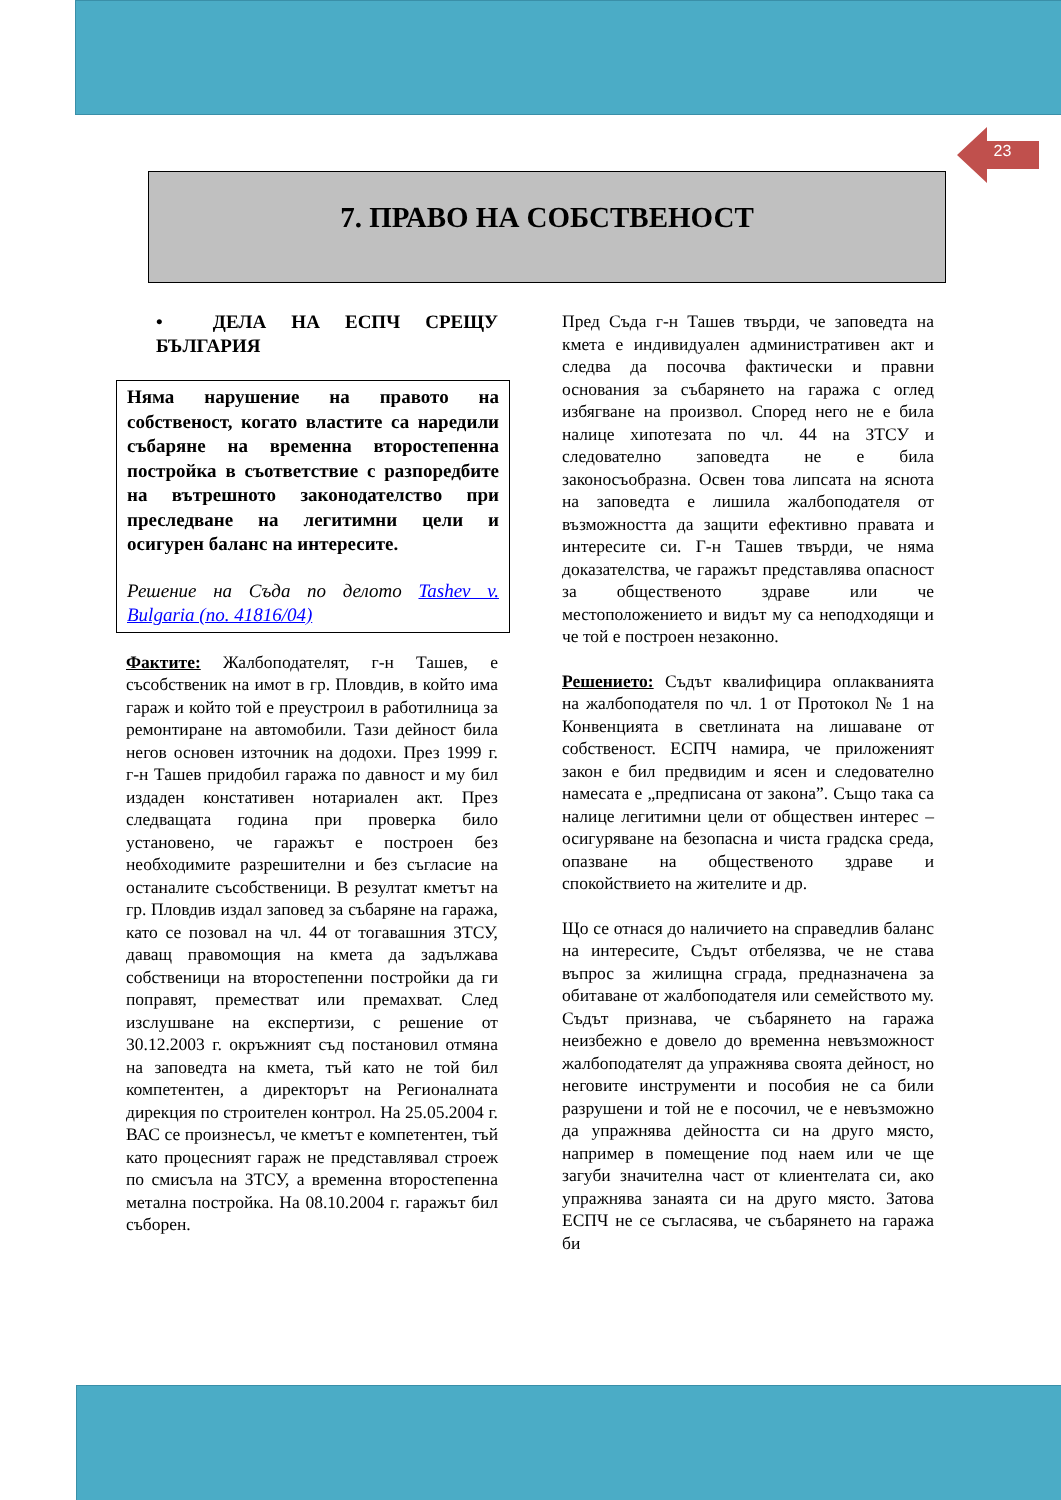23
7. ПРАВО НА СОБСТВЕНОСТ
• ДЕЛА НА ЕСПЧ СРЕЩУ БЪЛГАРИЯ
Няма нарушение на правото на собственост, когато властите са наредили събаряне на временна второстепенна постройка в съответствие с разпоредбите на вътрешното законодателство при преследване на легитимни цели и осигурен баланс на интересите.
Решение на Съда по делото Tashev v. Bulgaria (no. 41816/04)
Фактите: Жалбоподателят, г-н Ташев, е съсобственик на имот в гр. Пловдив, в който има гараж и който той е преустроил в работилница за ремонтиране на автомобили. Тази дейност била негов основен източник на додохи. През 1999 г. г-н Ташев придобил гаража по давност и му бил издаден констативен нотариален акт. През следващата година при проверка било установено, че гаражът е построен без необходимите разрешителни и без съгласие на останалите съсобственици. В резултат кметът на гр. Пловдив издал заповед за събаряне на гаража, като се позовал на чл. 44 от тогавашния ЗТСУ, даващ правомощия на кмета да задължава собственици на второстепенни постройки да ги поправят, преместват или премахват. След изслушване на експертизи, с решение от 30.12.2003 г. окръжният съд постановил отмяна на заповедта на кмета, тъй като не той бил компетентен, а директорът на Регионалната дирекция по строителен контрол. На 25.05.2004 г. ВАС се произнесъл, че кметът е компетентен, тъй като процесният гараж не представлявал строеж по смисъла на ЗТСУ, а временна второстепенна метална постройка. На 08.10.2004 г. гаражът бил съборен.
Пред Съда г-н Ташев твърди, че заповедта на кмета е индивидуален административен акт и следва да посочва фактически и правни основания за събарянето на гаража с оглед избягване на произвол. Според него не е била налице хипотезата по чл. 44 на ЗТСУ и следователно заповедта не е била законосъобразна. Освен това липсата на яснота на заповедта е лишила жалбоподателя от възможността да защити ефективно правата и интересите си. Г-н Ташев твърди, че няма доказателства, че гаражът представлява опасност за общественото здраве или че местоположението и видът му са неподходящи и че той е построен незаконно.
Решението: Съдът квалифицира оплакванията на жалбоподателя по чл. 1 от Протокол № 1 на Конвенцията в светлината на лишаване от собственост. ЕСПЧ намира, че приложеният закон е бил предвидим и ясен и следователно намесата е „предписана от закона”. Също така са налице легитимни цели от обществен интерес – осигуряване на безопасна и чиста градска среда, опазване на общественото здраве и спокойствието на жителите и др.
Що се отнася до наличието на справедлив баланс на интересите, Съдът отбелязва, че не става въпрос за жилищна сграда, предназначена за обитаване от жалбоподателя или семейството му. Съдът признава, че събарянето на гаража неизбежно е довело до временна невъзможност жалбоподателят да упражнява своята дейност, но неговите инструменти и пособия не са били разрушени и той не е посочил, че е невъзможно да упражнява дейността си на друго място, например в помещение под наем или че ще загуби значителна част от клиентелата си, ако упражнява занаята си на друго място. Затова ЕСПЧ не се съгласява, че събарянето на гаража би